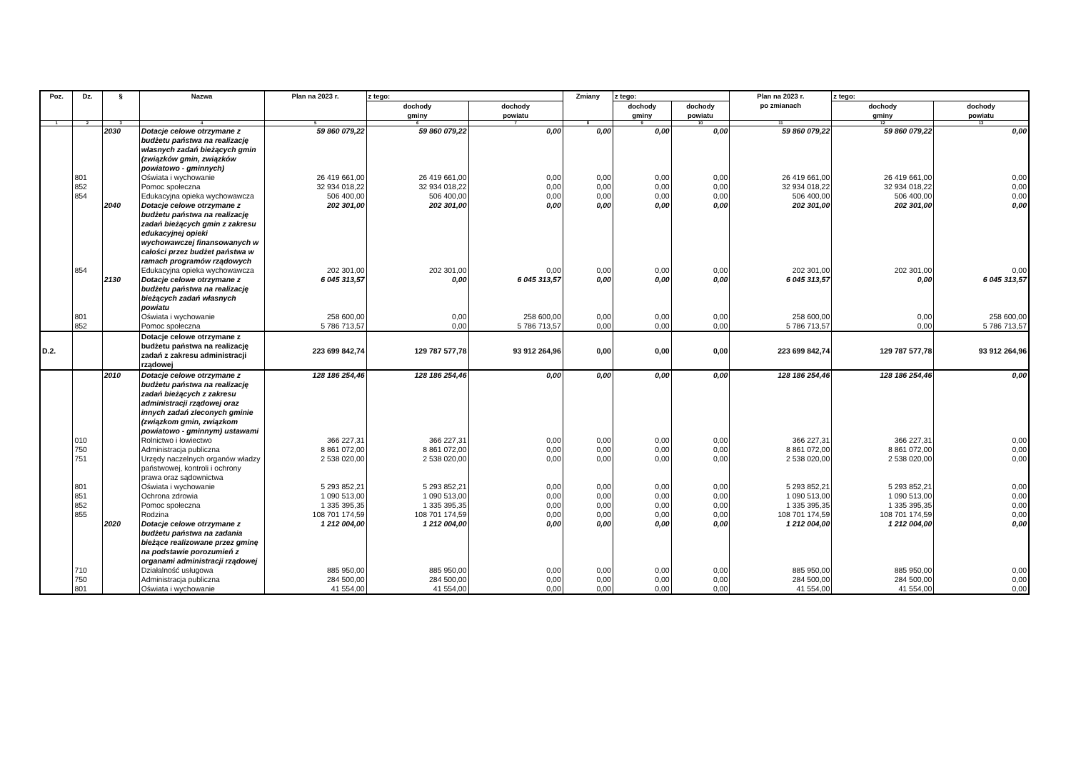| Poz. | Dz. | § | Nazwa | Plan na 2023 r. | z tego: | | Zmiany | z tego: | | Plan na 2023 r. po zmianach | z tego: | |
| --- | --- | --- | --- | --- | --- | --- | --- | --- | --- | --- | --- | --- |
| | | | | | dochody gminy | dochody powiatu | | dochody gminy | dochody powiatu | | dochody gminy | dochody powiatu |
| 1 | 2 | 3 | 4 | 5 | 6 | 7 | 8 | 9 | 10 | 11 | 12 | 13 |
| | | 2030 | Dotacje celowe otrzymane z budżetu państwa na realizację własnych zadań bieżących gmin (związków gmin, związków powiatowo - gminnych) | 59 860 079,22 | 59 860 079,22 | 0,00 | 0,00 | 0,00 | 0,00 | 59 860 079,22 | 59 860 079,22 | 0,00 |
| | 801 | | Oświata i wychowanie | 26 419 661,00 | 26 419 661,00 | 0,00 | 0,00 | 0,00 | 0,00 | 26 419 661,00 | 26 419 661,00 | 0,00 |
| | 852 | | Pomoc społeczna | 32 934 018,22 | 32 934 018,22 | 0,00 | 0,00 | 0,00 | 0,00 | 32 934 018,22 | 32 934 018,22 | 0,00 |
| | 854 | | Edukacyjna opieka wychowawcza | 506 400,00 | 506 400,00 | 0,00 | 0,00 | 0,00 | 0,00 | 506 400,00 | 506 400,00 | 0,00 |
| | | 2040 | Dotacje celowe otrzymane z budżetu państwa na realizację zadań bieżących gmin z zakresu edukacyjnej opieki wychowawczej finansowanych w całości przez budżet państwa w ramach programów rządowych | 202 301,00 | 202 301,00 | 0,00 | 0,00 | 0,00 | 0,00 | 202 301,00 | 202 301,00 | 0,00 |
| | 854 | | Edukacyjna opieka wychowawcza | 202 301,00 | 202 301,00 | 0,00 | 0,00 | 0,00 | 0,00 | 202 301,00 | 202 301,00 | 0,00 |
| | | 2130 | Dotacje celowe otrzymane z budżetu państwa na realizację bieżących zadań własnych powiatu | 6 045 313,57 | 0,00 | 6 045 313,57 | 0,00 | 0,00 | 0,00 | 6 045 313,57 | 0,00 | 6 045 313,57 |
| | 801 | | Oświata i wychowanie | 258 600,00 | 0,00 | 258 600,00 | 0,00 | 0,00 | 0,00 | 258 600,00 | 0,00 | 258 600,00 |
| | 852 | | Pomoc społeczna | 5 786 713,57 | 0,00 | 5 786 713,57 | 0,00 | 0,00 | 0,00 | 5 786 713,57 | 0,00 | 5 786 713,57 |
| D.2. | | | Dotacje celowe otrzymane z budżetu państwa na realizację zadań z zakresu administracji rządowej | 223 699 842,74 | 129 787 577,78 | 93 912 264,96 | 0,00 | 0,00 | 0,00 | 223 699 842,74 | 129 787 577,78 | 93 912 264,96 |
| | | 2010 | Dotacje celowe otrzymane z budżetu państwa na realizację zadań bieżących z zakresu administracji rządowej oraz innych zadań zleconych gminie (związkom gmin, związkom powiatowo - gminnym) ustawami | 128 186 254,46 | 128 186 254,46 | 0,00 | 0,00 | 0,00 | 0,00 | 128 186 254,46 | 128 186 254,46 | 0,00 |
| | 010 | | Rolnictwo i łowiectwo | 366 227,31 | 366 227,31 | 0,00 | 0,00 | 0,00 | 0,00 | 366 227,31 | 366 227,31 | 0,00 |
| | 750 | | Administracja publiczna | 8 861 072,00 | 8 861 072,00 | 0,00 | 0,00 | 0,00 | 0,00 | 8 861 072,00 | 8 861 072,00 | 0,00 |
| | 751 | | Urzędy naczelnych organów władzy państwowej, kontroli i ochrony prawa oraz sądownictwa | 2 538 020,00 | 2 538 020,00 | 0,00 | 0,00 | 0,00 | 0,00 | 2 538 020,00 | 2 538 020,00 | 0,00 |
| | 801 | | Oświata i wychowanie | 5 293 852,21 | 5 293 852,21 | 0,00 | 0,00 | 0,00 | 0,00 | 5 293 852,21 | 5 293 852,21 | 0,00 |
| | 851 | | Ochrona zdrowia | 1 090 513,00 | 1 090 513,00 | 0,00 | 0,00 | 0,00 | 0,00 | 1 090 513,00 | 1 090 513,00 | 0,00 |
| | 852 | | Pomoc społeczna | 1 335 395,35 | 1 335 395,35 | 0,00 | 0,00 | 0,00 | 0,00 | 1 335 395,35 | 1 335 395,35 | 0,00 |
| | 855 | | Rodzina | 108 701 174,59 | 108 701 174,59 | 0,00 | 0,00 | 0,00 | 0,00 | 108 701 174,59 | 108 701 174,59 | 0,00 |
| | | 2020 | Dotacje celowe otrzymane z budżetu państwa na zadania bieżące realizowane przez gminę na podstawie porozumień z organami administracji rządowej | 1 212 004,00 | 1 212 004,00 | 0,00 | 0,00 | 0,00 | 0,00 | 1 212 004,00 | 1 212 004,00 | 0,00 |
| | 710 | | Działalność usługowa | 885 950,00 | 885 950,00 | 0,00 | 0,00 | 0,00 | 0,00 | 885 950,00 | 885 950,00 | 0,00 |
| | 750 | | Administracja publiczna | 284 500,00 | 284 500,00 | 0,00 | 0,00 | 0,00 | 0,00 | 284 500,00 | 284 500,00 | 0,00 |
| | 801 | | Oświata i wychowanie | 41 554,00 | 41 554,00 | 0,00 | 0,00 | 0,00 | 0,00 | 41 554,00 | 41 554,00 | 0,00 |